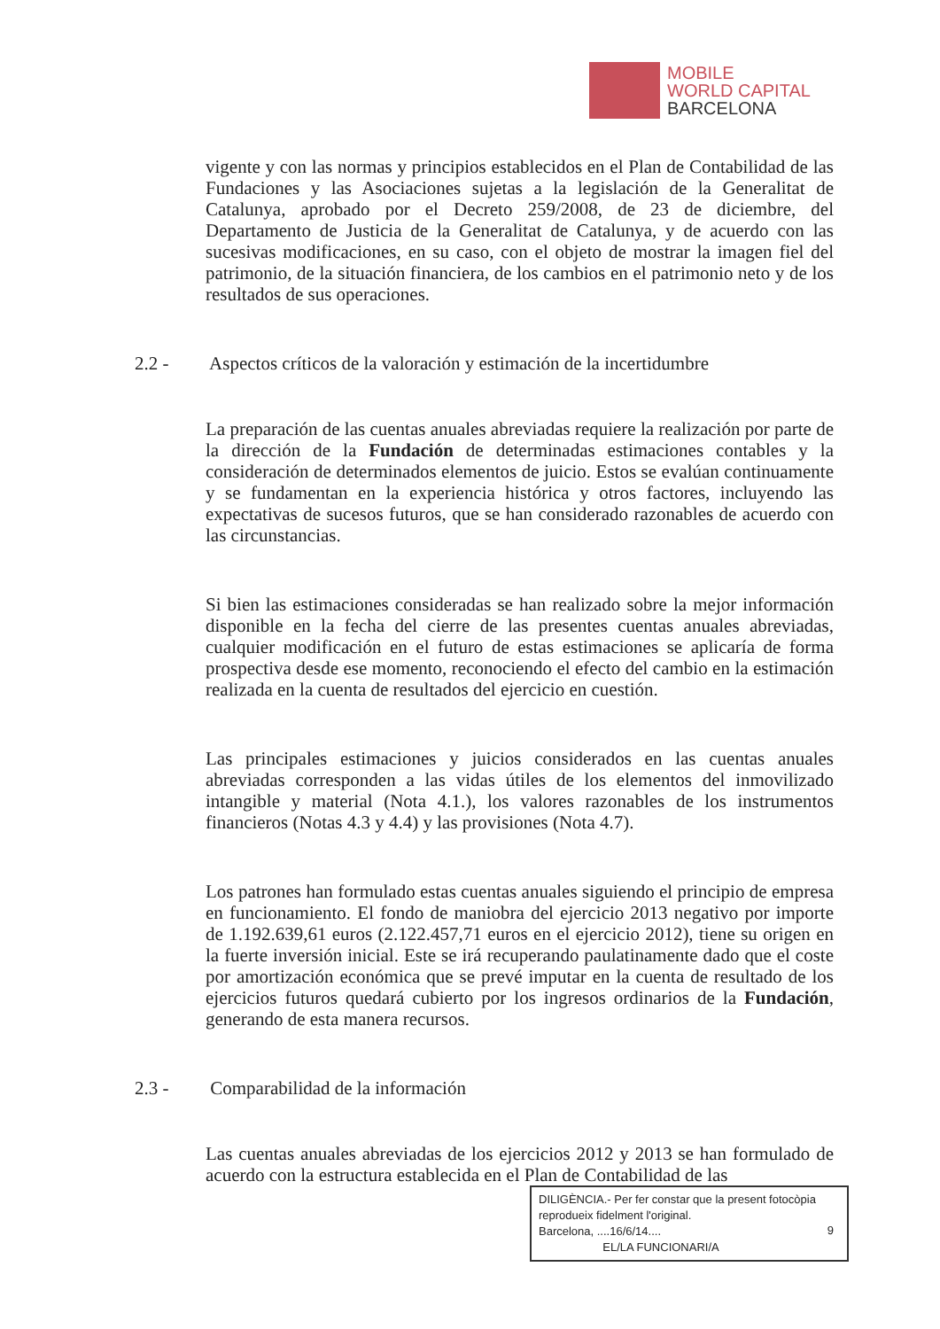MOBILE
WORLD CAPITAL
BARCELONA
vigente y con las normas y principios establecidos en el Plan de Contabilidad de las Fundaciones y las Asociaciones sujetas a la legislación de la Generalitat de Catalunya, aprobado por el Decreto 259/2008, de 23 de diciembre, del Departamento de Justicia de la Generalitat de Catalunya, y de acuerdo con las sucesivas modificaciones, en su caso, con el objeto de mostrar la imagen fiel del patrimonio, de la situación financiera, de los cambios en el patrimonio neto y de los resultados de sus operaciones.
2.2 - Aspectos críticos de la valoración y estimación de la incertidumbre
La preparación de las cuentas anuales abreviadas requiere la realización por parte de la dirección de la Fundación de determinadas estimaciones contables y la consideración de determinados elementos de juicio. Estos se evalúan continuamente y se fundamentan en la experiencia histórica y otros factores, incluyendo las expectativas de sucesos futuros, que se han considerado razonables de acuerdo con las circunstancias.
Si bien las estimaciones consideradas se han realizado sobre la mejor información disponible en la fecha del cierre de las presentes cuentas anuales abreviadas, cualquier modificación en el futuro de estas estimaciones se aplicaría de forma prospectiva desde ese momento, reconociendo el efecto del cambio en la estimación realizada en la cuenta de resultados del ejercicio en cuestión.
Las principales estimaciones y juicios considerados en las cuentas anuales abreviadas corresponden a las vidas útiles de los elementos del inmovilizado intangible y material (Nota 4.1.), los valores razonables de los instrumentos financieros (Notas 4.3 y 4.4) y las provisiones (Nota 4.7).
Los patrones han formulado estas cuentas anuales siguiendo el principio de empresa en funcionamiento. El fondo de maniobra del ejercicio 2013 negativo por importe de 1.192.639,61 euros (2.122.457,71 euros en el ejercicio 2012), tiene su origen en la fuerte inversión inicial. Este se irá recuperando paulatinamente dado que el coste por amortización económica que se prevé imputar en la cuenta de resultado de los ejercicios futuros quedará cubierto por los ingresos ordinarios de la Fundación, generando de esta manera recursos.
2.3 - Comparabilidad de la información
Las cuentas anuales abreviadas de los ejercicios 2012 y 2013 se han formulado de acuerdo con la estructura establecida en el Plan de Contabilidad de las
DILIGÈNCIA.- Per fer constar que la present fotocòpia reprodueix fidelment l'original.
Barcelona, ....16/6/14....
EL/LA FUNCIONARI/A
9